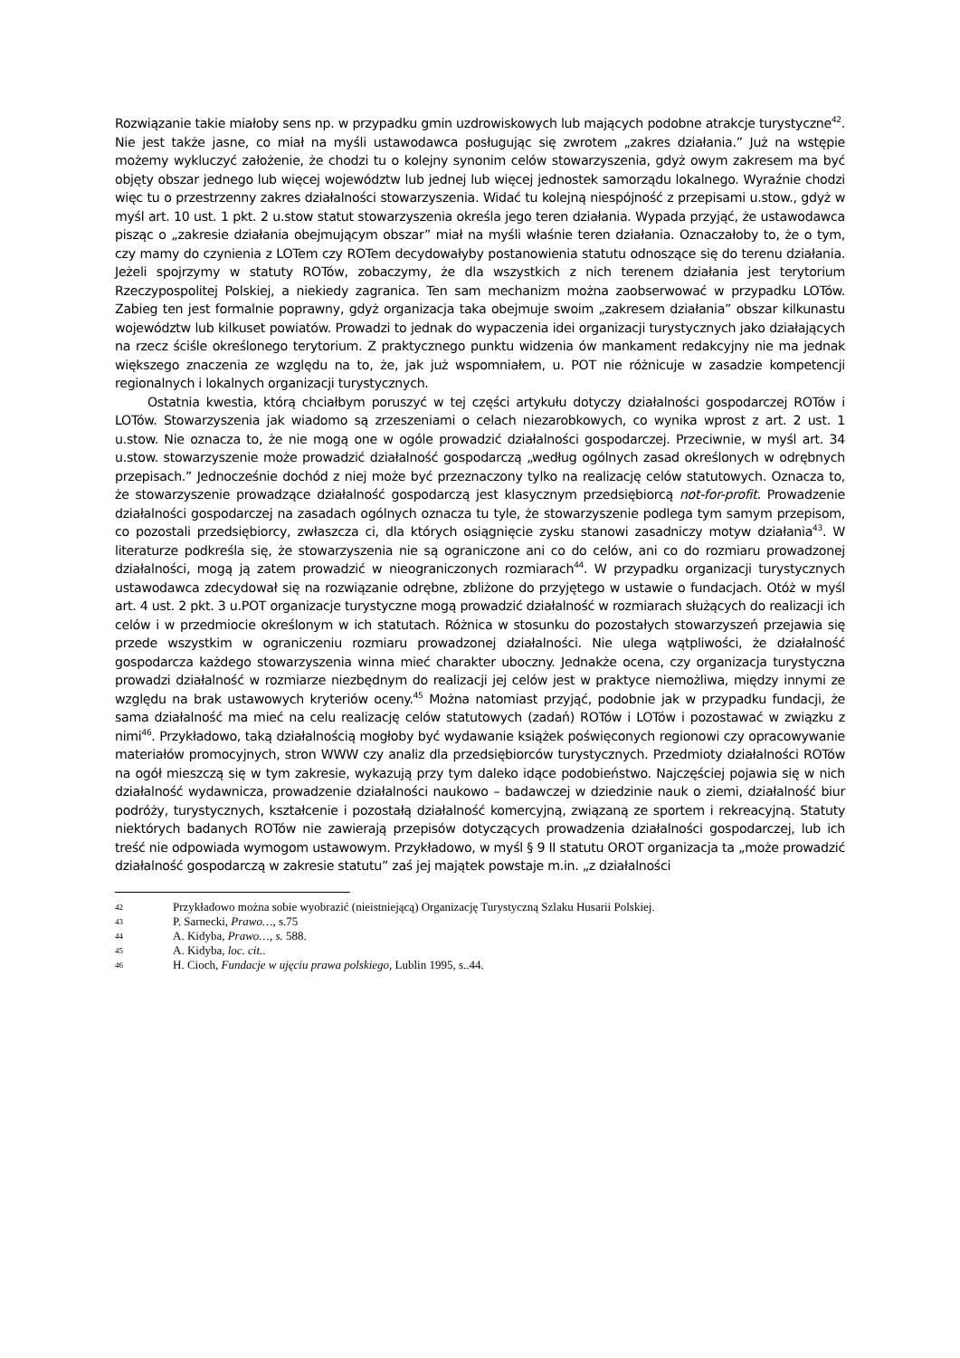Rozwiązanie takie miałoby sens np. w przypadku gmin uzdrowiskowych lub mających podobne atrakcje turystyczne<sup>42</sup>. Nie jest także jasne, co miał na myśli ustawodawca posługując się zwrotem „zakres działania.” Już na wstępie możemy wykluczyć założenie, że chodzi tu o kolejny synonim celów stowarzyszenia, gdyż owym zakresem ma być objęty obszar jednego lub więcej województw lub jednej lub więcej jednostek samorządu lokalnego. Wyraźnie chodzi więc tu o przestrzenny zakres działalności stowarzyszenia. Widać tu kolejną niespójność z przepisami u.stow., gdyż w myśl art. 10 ust. 1 pkt. 2 u.stow statut stowarzyszenia określa jego teren działania. Wypada przyjąć, że ustawodawca pisząc o „zakresie działania obejmującym obszar” miał na myśli właśnie teren działania. Oznaczałoby to, że o tym, czy mamy do czynienia z LOTem czy ROTem decydowałyby postanowienia statutu odnoszące się do terenu działania. Jeżeli spojrzymy w statuty ROTów, zobaczymy, że dla wszystkich z nich terenem działania jest terytorium Rzeczypospolitej Polskiej, a niekiedy zagranica. Ten sam mechanizm można zaobserwować w przypadku LOTów. Zabieg ten jest formalnie poprawny, gdyż organizacja taka obejmuje swoim „zakresem działania” obszar kilkunastu województw lub kilkuset powiatów. Prowadzi to jednak do wypaczenia idei organizacji turystycznych jako działających na rzecz ściśle określonego terytorium. Z praktycznego punktu widzenia ów mankament redakcyjny nie ma jednak większego znaczenia ze względu na to, że, jak już wspomniałem, u. POT nie różnicuje w zasadzie kompetencji regionalnych i lokalnych organizacji turystycznych.
Ostatnia kwestia, którą chciałbym poruszyć w tej części artykułu dotyczy działalności gospodarczej ROTów i LOTów. Stowarzyszenia jak wiadomo są zrzeszeniami o celach niezarobkowych, co wynika wprost z art. 2 ust. 1 u.stow. Nie oznacza to, że nie mogą one w ogóle prowadzić działalności gospodarczej. Przeciwnie, w myśl art. 34 u.stow. stowarzyszenie może prowadzić działalność gospodarczą „według ogólnych zasad określonych w odrębnych przepisach.” Jednocześnie dochód z niej może być przeznaczony tylko na realizację celów statutowych. Oznacza to, że stowarzyszenie prowadzące działalność gospodarczą jest klasycznym przedsiębiorcą not-for-profit. Prowadzenie działalności gospodarczej na zasadach ogólnych oznacza tu tyle, że stowarzyszenie podlega tym samym przepisom, co pozostali przedsiębiorcy, zwłaszcza ci, dla których osiągnięcie zysku stanowi zasadniczy motyw działania<sup>43</sup>. W literaturze podkreśla się, że stowarzyszenia nie są ograniczone ani co do celów, ani co do rozmiaru prowadzonej działalności, mogą ją zatem prowadzić w nieograniczonych rozmiarach<sup>44</sup>. W przypadku organizacji turystycznych ustawodawca zdecydował się na rozwiązanie odrębne, zbliżone do przyjętego w ustawie o fundacjach. Otóż w myśl art. 4 ust. 2 pkt. 3 u.POT organizacje turystyczne mogą prowadzić działalność w rozmiarach służących do realizacji ich celów i w przedmiocie określonym w ich statutach. Różnica w stosunku do pozostałych stowarzyszeń przejawia się przede wszystkim w ograniczeniu rozmiaru prowadzonej działalności. Nie ulega wątpliwości, że działalność gospodarcza każdego stowarzyszenia winna mieć charakter uboczny. Jednakże ocena, czy organizacja turystyczna prowadzi działalność w rozmiarze niezbędnym do realizacji jej celów jest w praktyce niemożliwa, między innymi ze względu na brak ustawowych kryteriów oceny.<sup>45</sup> Można natomiast przyjąć, podobnie jak w przypadku fundacji, że sama działalność ma mieć na celu realizację celów statutowych (zadań) ROTów i LOTów i pozostawać w związku z nimi<sup>46</sup>. Przykładowo, taką działalnością mogłoby być wydawanie książek poświęconych regionowi czy opracowywanie materiałów promocyjnych, stron WWW czy analiz dla przedsiębiorców turystycznych. Przedmioty działalności ROTów na ogół mieszczą się w tym zakresie, wykazują przy tym daleko idące podobieństwo. Najczęściej pojawia się w nich działalność wydawnicza, prowadzenie działalności naukowo – badawczej w dziedzinie nauk o ziemi, działalność biur podróży, turystycznych, kształcenie i pozostałą działalność komercyjną, związaną ze sportem i rekreacyjną. Statuty niektórych badanych ROTów nie zawierają przepisów dotyczących prowadzenia działalności gospodarczej, lub ich treść nie odpowiada wymogom ustawowym. Przykładowo, w myśl § 9 II statutu OROT organizacja ta „może prowadzić działalność gospodarczą w zakresie statutu” zaś jej majątek powstaje m.in. „z działalności
42 Przykładowo można sobie wyobrazić (nieistniejącą) Organizację Turystyczną Szlaku Husarii Polskiej.
43 P. Sarnecki, Prawo…, s.75
44 A. Kidyba, Prawo…, s. 588.
45 A. Kidyba, loc. cit..
46 H. Cioch, Fundacje w ujęciu prawa polskiego, Lublin 1995, s..44.